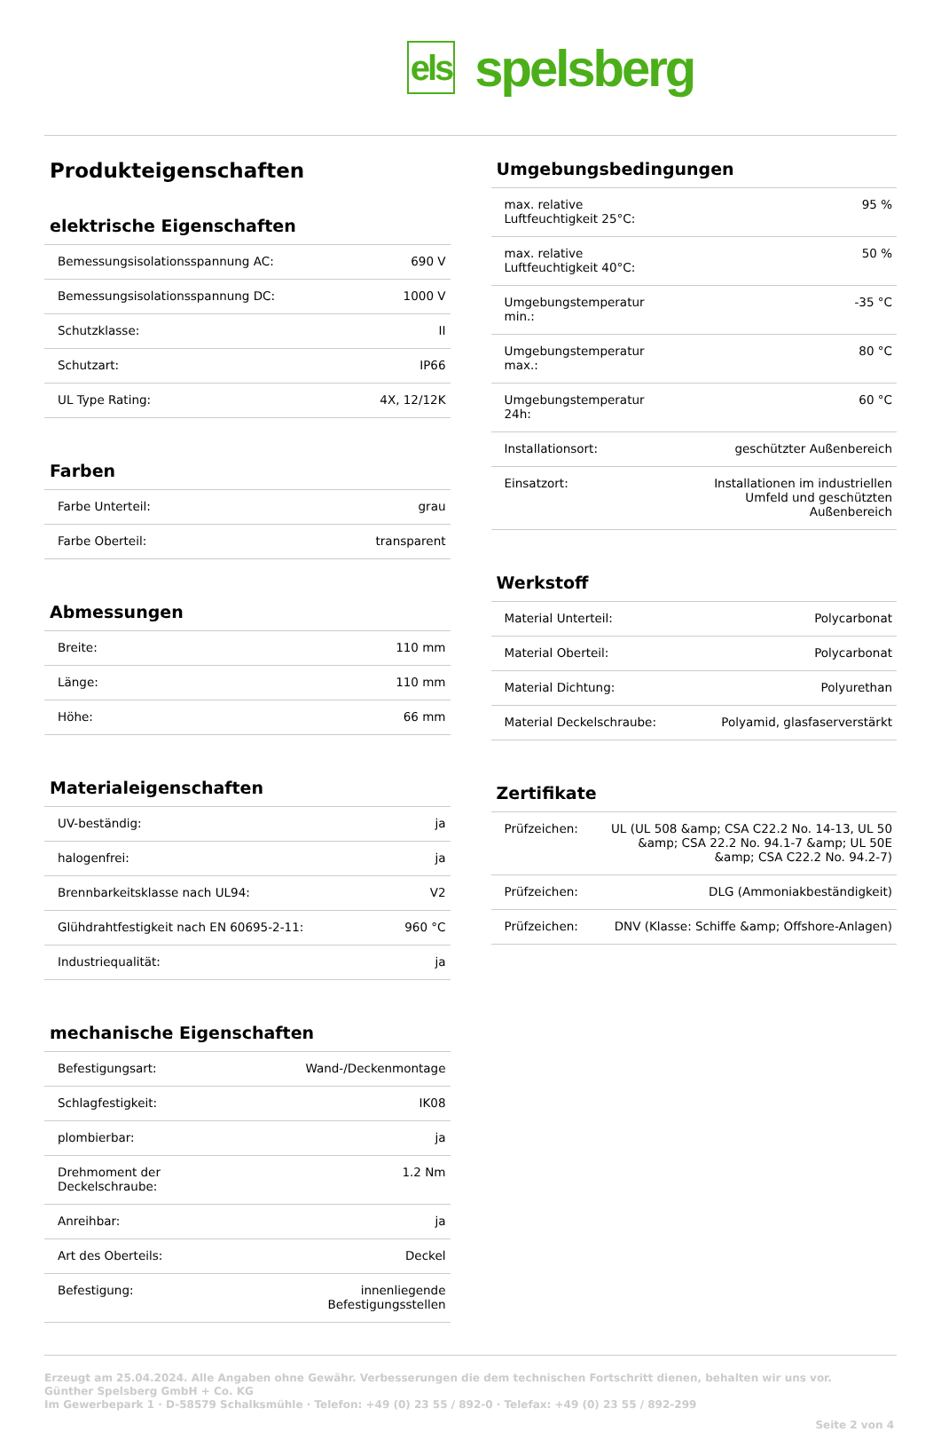els spelsberg
Produkteigenschaften
elektrische Eigenschaften
| Bemessungsisolationsspannung AC: | 690 V |
| Bemessungsisolationsspannung DC: | 1000 V |
| Schutzklasse: | II |
| Schutzart: | IP66 |
| UL Type Rating: | 4X, 12/12K |
Farben
| Farbe Unterteil: | grau |
| Farbe Oberteil: | transparent |
Abmessungen
| Breite: | 110 mm |
| Länge: | 110 mm |
| Höhe: | 66 mm |
Materialeigenschaften
| UV-beständig: | ja |
| halogenfrei: | ja |
| Brennbarkeitsklasse nach UL94: | V2 |
| Glühdrahtfestigkeit nach EN 60695-2-11: | 960 °C |
| Industriequalität: | ja |
mechanische Eigenschaften
| Befestigungsart: | Wand-/Deckenmontage |
| Schlagfestigkeit: | IK08 |
| plombierbar: | ja |
| Drehmoment der Deckelschraube: | 1.2 Nm |
| Anreihbar: | ja |
| Art des Oberteils: | Deckel |
| Befestigung: | innenliegende Befestigungsstellen |
Umgebungsbedingungen
| max. relative Luftfeuchtigkeit 25°C: | 95 % |
| max. relative Luftfeuchtigkeit 40°C: | 50 % |
| Umgebungstemperatur min.: | -35 °C |
| Umgebungstemperatur max.: | 80 °C |
| Umgebungstemperatur 24h: | 60 °C |
| Installationsort: | geschützter Außenbereich |
| Einsatzort: | Installationen im industriellen Umfeld und geschützten Außenbereich |
Werkstoff
| Material Unterteil: | Polycarbonat |
| Material Oberteil: | Polycarbonat |
| Material Dichtung: | Polyurethan |
| Material Deckelschraube: | Polyamid, glasfaserverstärkt |
Zertifikate
| Prüfzeichen: | UL (UL 508 &amp; CSA C22.2 No. 14-13, UL 50 &amp; CSA 22.2 No. 94.1-7 &amp; UL 50E &amp; CSA C22.2 No. 94.2-7) |
| Prüfzeichen: | DLG (Ammoniakbeständigkeit) |
| Prüfzeichen: | DNV (Klasse: Schiffe &amp; Offshore-Anlagen) |
Erzeugt am 25.04.2024. Alle Angaben ohne Gewähr. Verbesserungen die dem technischen Fortschritt dienen, behalten wir uns vor.
Günther Spelsberg GmbH + Co. KG
Im Gewerbepark 1 · D-58579 Schalksmühle · Telefon: +49 (0) 23 55 / 892-0 · Telefax: +49 (0) 23 55 / 892-299
Seite 2 von 4